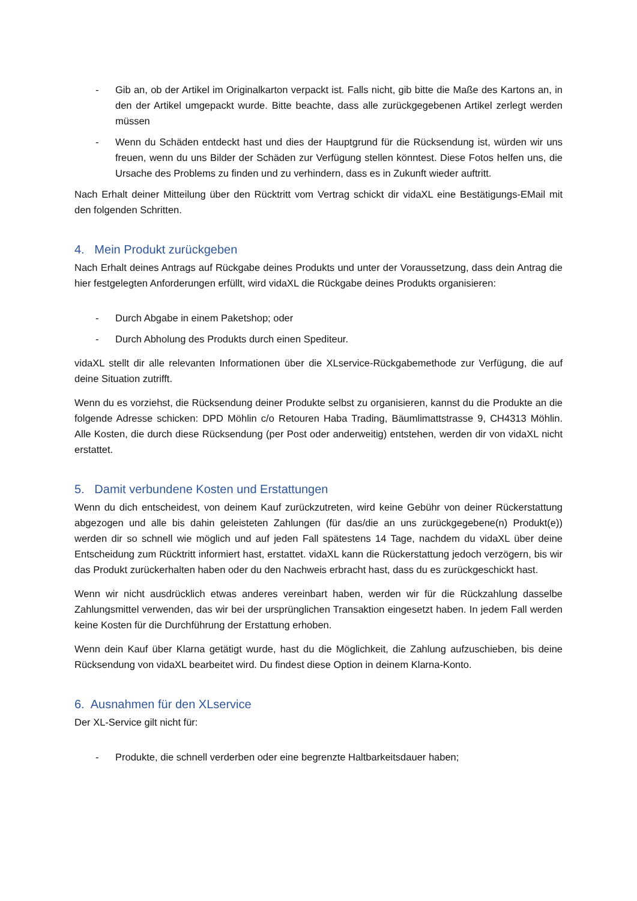- Gib an, ob der Artikel im Originalkarton verpackt ist. Falls nicht, gib bitte die Maße des Kartons an, in den der Artikel umgepackt wurde. Bitte beachte, dass alle zurückgegebenen Artikel zerlegt werden müssen
- Wenn du Schäden entdeckt hast und dies der Hauptgrund für die Rücksendung ist, würden wir uns freuen, wenn du uns Bilder der Schäden zur Verfügung stellen könntest. Diese Fotos helfen uns, die Ursache des Problems zu finden und zu verhindern, dass es in Zukunft wieder auftritt.
Nach Erhalt deiner Mitteilung über den Rücktritt vom Vertrag schickt dir vidaXL eine Bestätigungs-EMail mit den folgenden Schritten.
4. Mein Produkt zurückgeben
Nach Erhalt deines Antrags auf Rückgabe deines Produkts und unter der Voraussetzung, dass dein Antrag die hier festgelegten Anforderungen erfüllt, wird vidaXL die Rückgabe deines Produkts organisieren:
- Durch Abgabe in einem Paketshop; oder
- Durch Abholung des Produkts durch einen Spediteur.
vidaXL stellt dir alle relevanten Informationen über die XLservice-Rückgabemethode zur Verfügung, die auf deine Situation zutrifft.
Wenn du es vorziehst, die Rücksendung deiner Produkte selbst zu organisieren, kannst du die Produkte an die folgende Adresse schicken: DPD Möhlin c/o Retouren Haba Trading, Bäumlimattstrasse 9, CH4313 Möhlin. Alle Kosten, die durch diese Rücksendung (per Post oder anderweitig) entstehen, werden dir von vidaXL nicht erstattet.
5. Damit verbundene Kosten und Erstattungen
Wenn du dich entscheidest, von deinem Kauf zurückzutreten, wird keine Gebühr von deiner Rückerstattung abgezogen und alle bis dahin geleisteten Zahlungen (für das/die an uns zurückgegebene(n) Produkt(e)) werden dir so schnell wie möglich und auf jeden Fall spätestens 14 Tage, nachdem du vidaXL über deine Entscheidung zum Rücktritt informiert hast, erstattet. vidaXL kann die Rückerstattung jedoch verzögern, bis wir das Produkt zurückerhalten haben oder du den Nachweis erbracht hast, dass du es zurückgeschickt hast.
Wenn wir nicht ausdrücklich etwas anderes vereinbart haben, werden wir für die Rückzahlung dasselbe Zahlungsmittel verwenden, das wir bei der ursprünglichen Transaktion eingesetzt haben. In jedem Fall werden keine Kosten für die Durchführung der Erstattung erhoben.
Wenn dein Kauf über Klarna getätigt wurde, hast du die Möglichkeit, die Zahlung aufzuschieben, bis deine Rücksendung von vidaXL bearbeitet wird. Du findest diese Option in deinem Klarna-Konto.
6. Ausnahmen für den XLservice
Der XL-Service gilt nicht für:
- Produkte, die schnell verderben oder eine begrenzte Haltbarkeitsdauer haben;